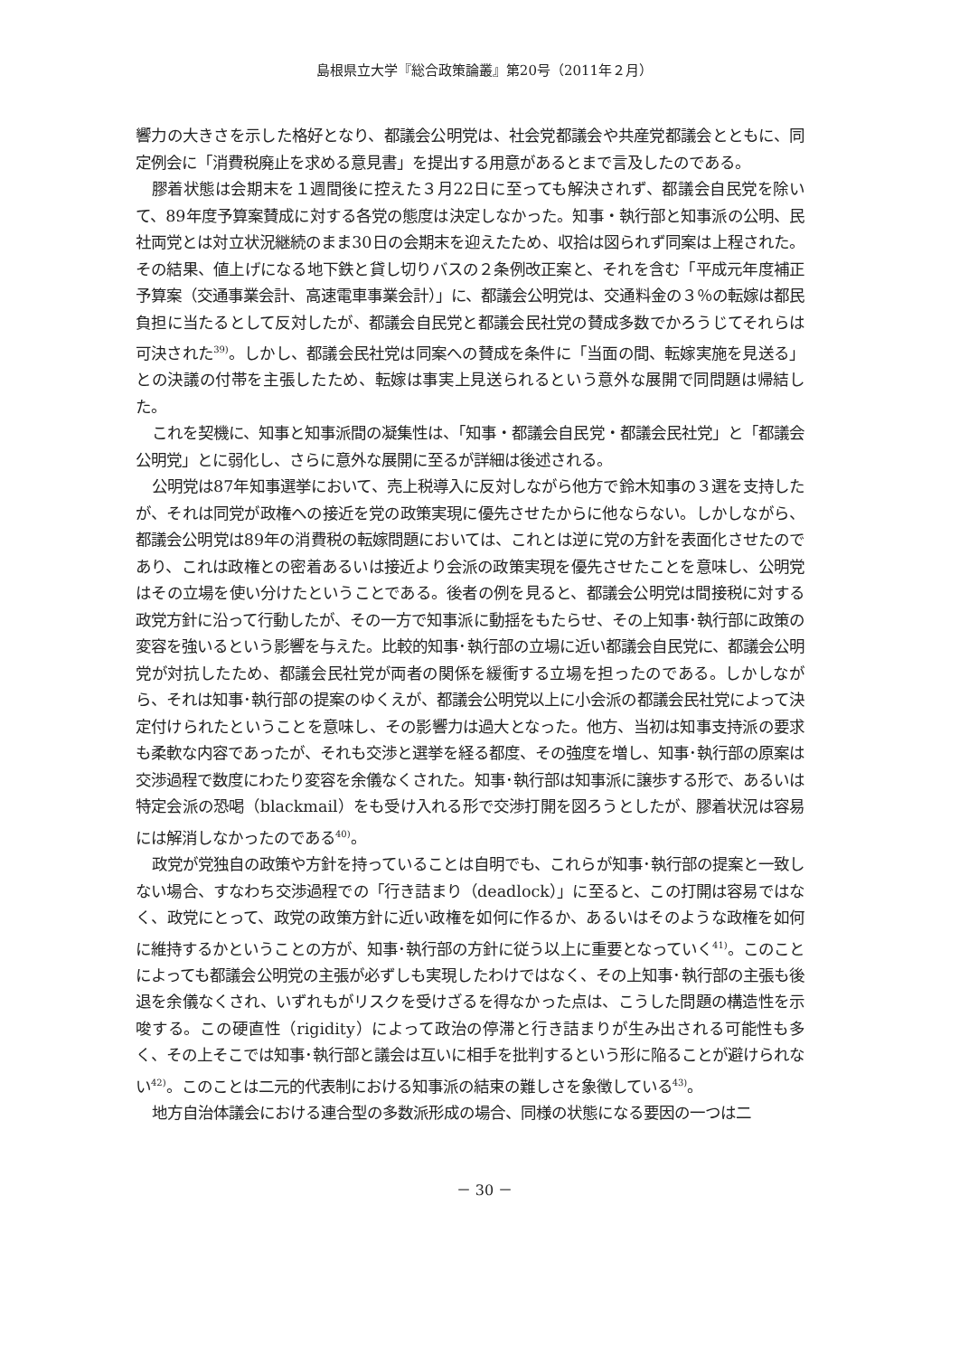島根県立大学『総合政策論叢』第20号（2011年２月）
響力の大きさを示した格好となり、都議会公明党は、社会党都議会や共産党都議会とともに、同定例会に「消費税廃止を求める意見書」を提出する用意があるとまで言及したのである。
膠着状態は会期末を１週間後に控えた３月22日に至っても解決されず、都議会自民党を除いて、89年度予算案賛成に対する各党の態度は決定しなかった。知事・執行部と知事派の公明、民社両党とは対立状況継続のまま30日の会期末を迎えたため、収拾は図られず同案は上程された。その結果、値上げになる地下鉄と貸し切りバスの２条例改正案と、それを含む「平成元年度補正予算案（交通事業会計、高速電車事業会計）」に、都議会公明党は、交通料金の３％の転嫁は都民負担に当たるとして反対したが、都議会自民党と都議会民社党の賛成多数でかろうじてそれらは可決された<sup>39)</sup>。しかし、都議会民社党は同案への賛成を条件に「当面の間、転嫁実施を見送る」との決議の付帯を主張したため、転嫁は事実上見送られるという意外な展開で同問題は帰結した。
これを契機に、知事と知事派間の凝集性は、「知事・都議会自民党・都議会民社党」と「都議会公明党」とに弱化し、さらに意外な展開に至るが詳細は後述される。
公明党は87年知事選挙において、売上税導入に反対しながら他方で鈴木知事の３選を支持したが、それは同党が政権への接近を党の政策実現に優先させたからに他ならない。しかしながら、都議会公明党は89年の消費税の転嫁問題においては、これとは逆に党の方針を表面化させたのであり、これは政権との密着あるいは接近より会派の政策実現を優先させたことを意味し、公明党はその立場を使い分けたということである。後者の例を見ると、都議会公明党は間接税に対する政党方針に沿って行動したが、その一方で知事派に動揺をもたらせ、その上知事･執行部に政策の変容を強いるという影響を与えた。比較的知事･執行部の立場に近い都議会自民党に、都議会公明党が対抗したため、都議会民社党が両者の関係を緩衝する立場を担ったのである。しかしながら、それは知事･執行部の提案のゆくえが、都議会公明党以上に小会派の都議会民社党によって決定付けられたということを意味し、その影響力は過大となった。他方、当初は知事支持派の要求も柔軟な内容であったが、それも交渉と選挙を経る都度、その強度を増し、知事･執行部の原案は交渉過程で数度にわたり変容を余儀なくされた。知事･執行部は知事派に譲歩する形で、あるいは特定会派の恐喝（blackmail）をも受け入れる形で交渉打開を図ろうとしたが、膠着状況は容易には解消しなかったのである<sup>40)</sup>。
政党が党独自の政策や方針を持っていることは自明でも、これらが知事･執行部の提案と一致しない場合、すなわち交渉過程での「行き詰まり（deadlock）」に至ると、この打開は容易ではなく、政党にとって、政党の政策方針に近い政権を如何に作るか、あるいはそのような政権を如何に維持するかということの方が、知事･執行部の方針に従う以上に重要となっていく<sup>41)</sup>。このことによっても都議会公明党の主張が必ずしも実現したわけではなく、その上知事･執行部の主張も後退を余儀なくされ、いずれもがリスクを受けざるを得なかった点は、こうした問題の構造性を示唆する。この硬直性（rigidity）によって政治の停滞と行き詰まりが生み出される可能性も多く、その上そこでは知事･執行部と議会は互いに相手を批判するという形に陥ることが避けられない<sup>42)</sup>。このことは二元的代表制における知事派の結束の難しさを象徴している<sup>43)</sup>。
地方自治体議会における連合型の多数派形成の場合、同様の状態になる要因の一つは二
－ 30 －